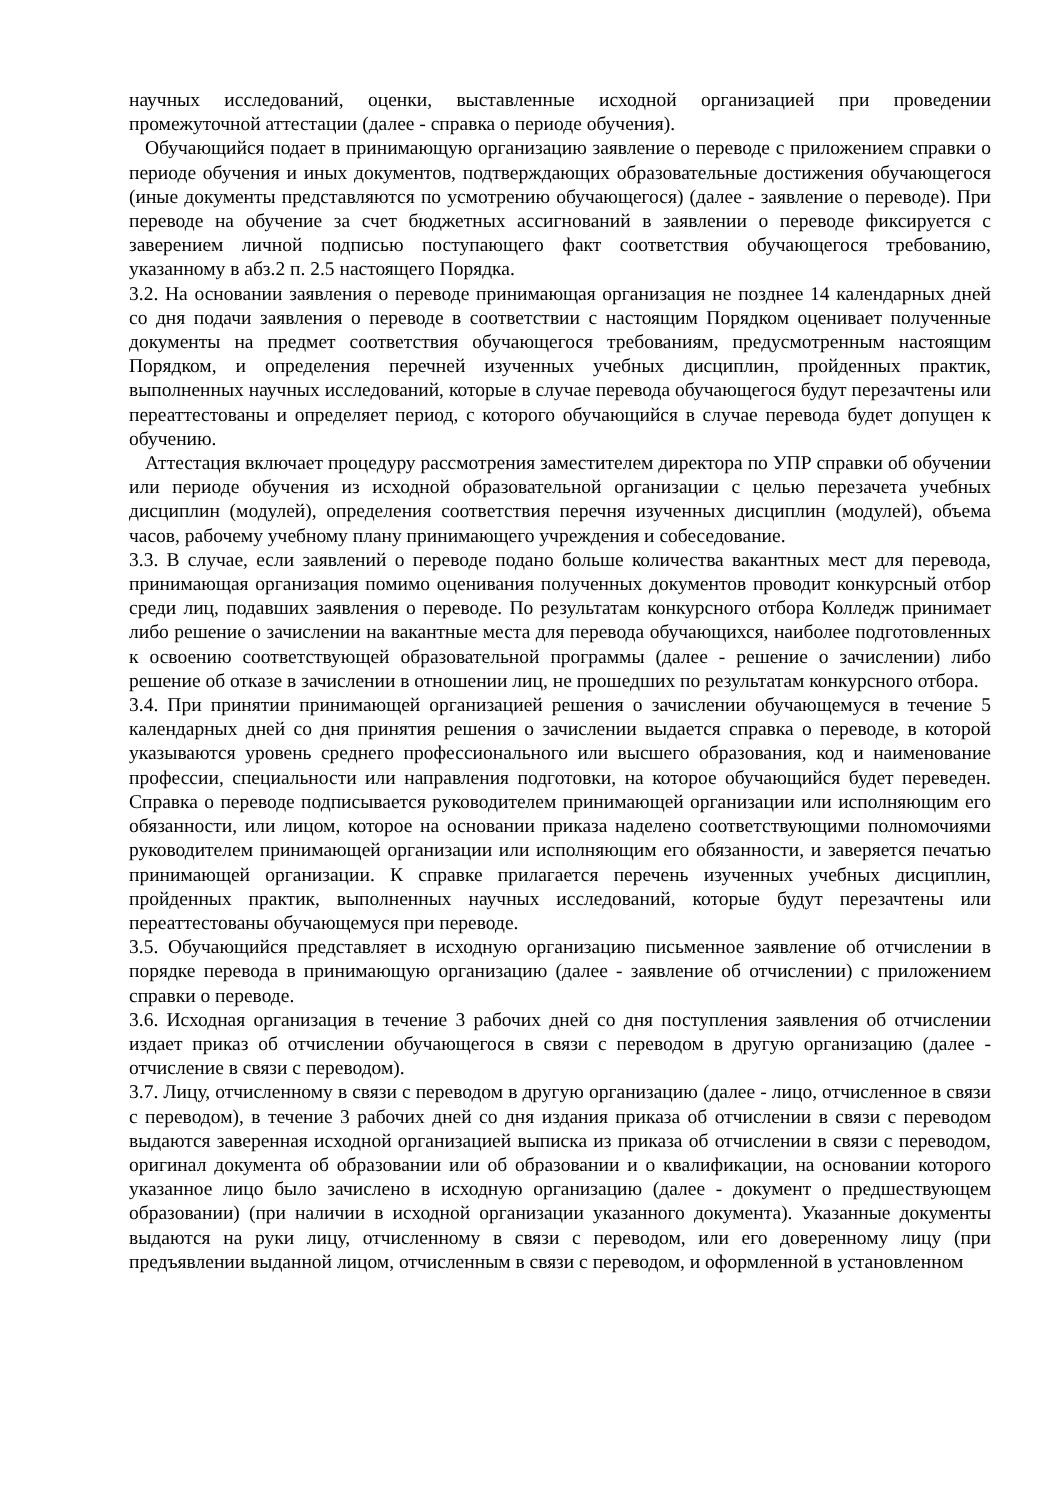научных исследований, оценки, выставленные исходной организацией при проведении промежуточной аттестации (далее - справка о периоде обучения).
Обучающийся подает в принимающую организацию заявление о переводе с приложением справки о периоде обучения и иных документов, подтверждающих образовательные достижения обучающегося (иные документы представляются по усмотрению обучающегося) (далее - заявление о переводе). При переводе на обучение за счет бюджетных ассигнований в заявлении о переводе фиксируется с заверением личной подписью поступающего факт соответствия обучающегося требованию, указанному в абз.2 п. 2.5 настоящего Порядка.
3.2. На основании заявления о переводе принимающая организация не позднее 14 календарных дней со дня подачи заявления о переводе в соответствии с настоящим Порядком оценивает полученные документы на предмет соответствия обучающегося требованиям, предусмотренным настоящим Порядком, и определения перечней изученных учебных дисциплин, пройденных практик, выполненных научных исследований, которые в случае перевода обучающегося будут перезачтены или переаттестованы и определяет период, с которого обучающийся в случае перевода будет допущен к обучению.
Аттестация включает процедуру рассмотрения заместителем директора по УПР справки об обучении или периоде обучения из исходной образовательной организации с целью перезачета учебных дисциплин (модулей), определения соответствия перечня изученных дисциплин (модулей), объема часов, рабочему учебному плану принимающего учреждения и собеседование.
3.3. В случае, если заявлений о переводе подано больше количества вакантных мест для перевода, принимающая организация помимо оценивания полученных документов проводит конкурсный отбор среди лиц, подавших заявления о переводе. По результатам конкурсного отбора Колледж принимает либо решение о зачислении на вакантные места для перевода обучающихся, наиболее подготовленных к освоению соответствующей образовательной программы (далее - решение о зачислении) либо решение об отказе в зачислении в отношении лиц, не прошедших по результатам конкурсного отбора.
3.4. При принятии принимающей организацией решения о зачислении обучающемуся в течение 5 календарных дней со дня принятия решения о зачислении выдается справка о переводе, в которой указываются уровень среднего профессионального или высшего образования, код и наименование профессии, специальности или направления подготовки, на которое обучающийся будет переведен. Справка о переводе подписывается руководителем принимающей организации или исполняющим его обязанности, или лицом, которое на основании приказа наделено соответствующими полномочиями руководителем принимающей организации или исполняющим его обязанности, и заверяется печатью принимающей организации. К справке прилагается перечень изученных учебных дисциплин, пройденных практик, выполненных научных исследований, которые будут перезачтены или переаттестованы обучающемуся при переводе.
3.5. Обучающийся представляет в исходную организацию письменное заявление об отчислении в порядке перевода в принимающую организацию (далее - заявление об отчислении) с приложением справки о переводе.
3.6. Исходная организация в течение 3 рабочих дней со дня поступления заявления об отчислении издает приказ об отчислении обучающегося в связи с переводом в другую организацию (далее - отчисление в связи с переводом).
3.7. Лицу, отчисленному в связи с переводом в другую организацию (далее - лицо, отчисленное в связи с переводом), в течение 3 рабочих дней со дня издания приказа об отчислении в связи с переводом выдаются заверенная исходной организацией выписка из приказа об отчислении в связи с переводом, оригинал документа об образовании или об образовании и о квалификации, на основании которого указанное лицо было зачислено в исходную организацию (далее - документ о предшествующем образовании) (при наличии в исходной организации указанного документа). Указанные документы выдаются на руки лицу, отчисленному в связи с переводом, или его доверенному лицу (при предъявлении выданной лицом, отчисленным в связи с переводом, и оформленной в установленном